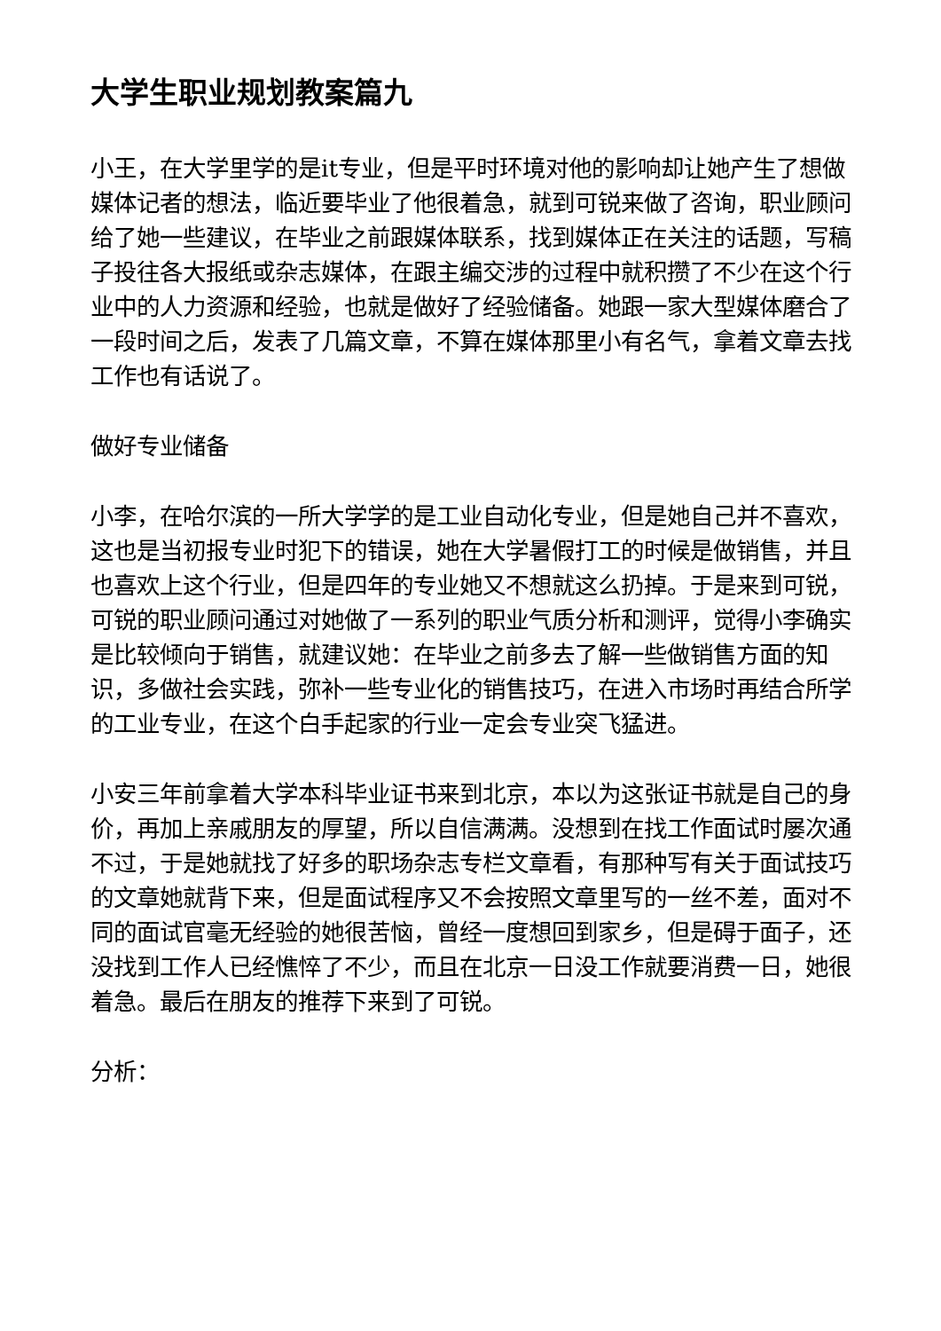大学生职业规划教案篇九
小王，在大学里学的是it专业，但是平时环境对他的影响却让她产生了想做媒体记者的想法，临近要毕业了他很着急，就到可锐来做了咨询，职业顾问给了她一些建议，在毕业之前跟媒体联系，找到媒体正在关注的话题，写稿子投往各大报纸或杂志媒体，在跟主编交涉的过程中就积攒了不少在这个行业中的人力资源和经验，也就是做好了经验储备。她跟一家大型媒体磨合了一段时间之后，发表了几篇文章，不算在媒体那里小有名气，拿着文章去找工作也有话说了。
做好专业储备
小李，在哈尔滨的一所大学学的是工业自动化专业，但是她自己并不喜欢，这也是当初报专业时犯下的错误，她在大学暑假打工的时候是做销售，并且也喜欢上这个行业，但是四年的专业她又不想就这么扔掉。于是来到可锐，可锐的职业顾问通过对她做了一系列的职业气质分析和测评，觉得小李确实是比较倾向于销售，就建议她：在毕业之前多去了解一些做销售方面的知识，多做社会实践，弥补一些专业化的销售技巧，在进入市场时再结合所学的工业专业，在这个白手起家的行业一定会专业突飞猛进。
小安三年前拿着大学本科毕业证书来到北京，本以为这张证书就是自己的身价，再加上亲戚朋友的厚望，所以自信满满。没想到在找工作面试时屡次通不过，于是她就找了好多的职场杂志专栏文章看，有那种写有关于面试技巧的文章她就背下来，但是面试程序又不会按照文章里写的一丝不差，面对不同的面试官毫无经验的她很苦恼，曾经一度想回到家乡，但是碍于面子，还没找到工作人已经憔悴了不少，而且在北京一日没工作就要消费一日，她很着急。最后在朋友的推荐下来到了可锐。
分析：